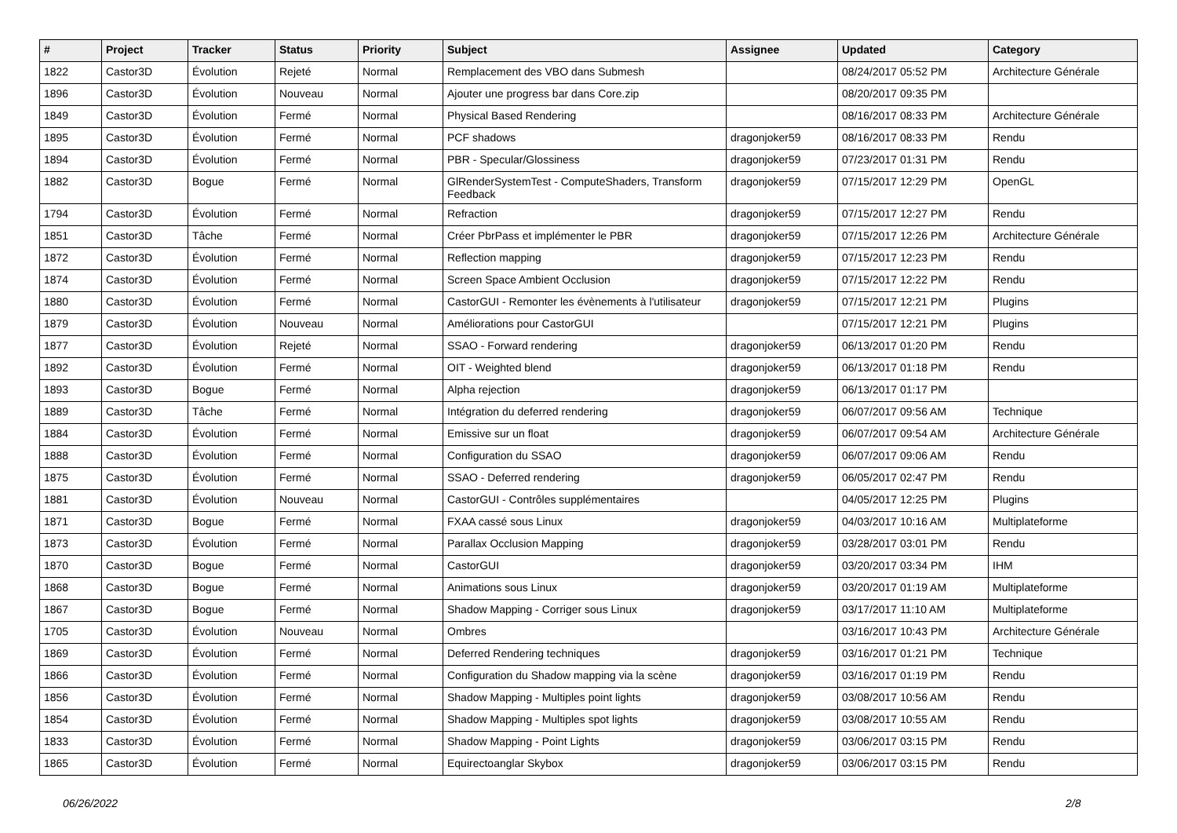| # | Project | Tracker | Status | Priority | Subject | Assignee | Updated | Category |
| --- | --- | --- | --- | --- | --- | --- | --- | --- |
| 1822 | Castor3D | Évolution | Rejeté | Normal | Remplacement des VBO dans Submesh | | 08/24/2017 05:52 PM | Architecture Générale |
| 1896 | Castor3D | Évolution | Nouveau | Normal | Ajouter une progress bar dans Core.zip | | 08/20/2017 09:35 PM | |
| 1849 | Castor3D | Évolution | Fermé | Normal | Physical Based Rendering | | 08/16/2017 08:33 PM | Architecture Générale |
| 1895 | Castor3D | Évolution | Fermé | Normal | PCF shadows | dragonjoker59 | 08/16/2017 08:33 PM | Rendu |
| 1894 | Castor3D | Évolution | Fermé | Normal | PBR - Specular/Glossiness | dragonjoker59 | 07/23/2017 01:31 PM | Rendu |
| 1882 | Castor3D | Bogue | Fermé | Normal | GlRenderSystemTest - ComputeShaders, Transform Feedback | dragonjoker59 | 07/15/2017 12:29 PM | OpenGL |
| 1794 | Castor3D | Évolution | Fermé | Normal | Refraction | dragonjoker59 | 07/15/2017 12:27 PM | Rendu |
| 1851 | Castor3D | Tâche | Fermé | Normal | Créer PbrPass et implémenter le PBR | dragonjoker59 | 07/15/2017 12:26 PM | Architecture Générale |
| 1872 | Castor3D | Évolution | Fermé | Normal | Reflection mapping | dragonjoker59 | 07/15/2017 12:23 PM | Rendu |
| 1874 | Castor3D | Évolution | Fermé | Normal | Screen Space Ambient Occlusion | dragonjoker59 | 07/15/2017 12:22 PM | Rendu |
| 1880 | Castor3D | Évolution | Fermé | Normal | CastorGUI - Remonter les évènements à l'utilisateur | dragonjoker59 | 07/15/2017 12:21 PM | Plugins |
| 1879 | Castor3D | Évolution | Nouveau | Normal | Améliorations pour CastorGUI | | 07/15/2017 12:21 PM | Plugins |
| 1877 | Castor3D | Évolution | Rejeté | Normal | SSAO - Forward rendering | dragonjoker59 | 06/13/2017 01:20 PM | Rendu |
| 1892 | Castor3D | Évolution | Fermé | Normal | OIT - Weighted blend | dragonjoker59 | 06/13/2017 01:18 PM | Rendu |
| 1893 | Castor3D | Bogue | Fermé | Normal | Alpha rejection | dragonjoker59 | 06/13/2017 01:17 PM | |
| 1889 | Castor3D | Tâche | Fermé | Normal | Intégration du deferred rendering | dragonjoker59 | 06/07/2017 09:56 AM | Technique |
| 1884 | Castor3D | Évolution | Fermé | Normal | Emissive sur un float | dragonjoker59 | 06/07/2017 09:54 AM | Architecture Générale |
| 1888 | Castor3D | Évolution | Fermé | Normal | Configuration du SSAO | dragonjoker59 | 06/07/2017 09:06 AM | Rendu |
| 1875 | Castor3D | Évolution | Fermé | Normal | SSAO - Deferred rendering | dragonjoker59 | 06/05/2017 02:47 PM | Rendu |
| 1881 | Castor3D | Évolution | Nouveau | Normal | CastorGUI - Contrôles supplémentaires | | 04/05/2017 12:25 PM | Plugins |
| 1871 | Castor3D | Bogue | Fermé | Normal | FXAA cassé sous Linux | dragonjoker59 | 04/03/2017 10:16 AM | Multiplateforme |
| 1873 | Castor3D | Évolution | Fermé | Normal | Parallax Occlusion Mapping | dragonjoker59 | 03/28/2017 03:01 PM | Rendu |
| 1870 | Castor3D | Bogue | Fermé | Normal | CastorGUI | dragonjoker59 | 03/20/2017 03:34 PM | IHM |
| 1868 | Castor3D | Bogue | Fermé | Normal | Animations sous Linux | dragonjoker59 | 03/20/2017 01:19 AM | Multiplateforme |
| 1867 | Castor3D | Bogue | Fermé | Normal | Shadow Mapping - Corriger sous Linux | dragonjoker59 | 03/17/2017 11:10 AM | Multiplateforme |
| 1705 | Castor3D | Évolution | Nouveau | Normal | Ombres | | 03/16/2017 10:43 PM | Architecture Générale |
| 1869 | Castor3D | Évolution | Fermé | Normal | Deferred Rendering techniques | dragonjoker59 | 03/16/2017 01:21 PM | Technique |
| 1866 | Castor3D | Évolution | Fermé | Normal | Configuration du Shadow mapping via la scène | dragonjoker59 | 03/16/2017 01:19 PM | Rendu |
| 1856 | Castor3D | Évolution | Fermé | Normal | Shadow Mapping - Multiples point lights | dragonjoker59 | 03/08/2017 10:56 AM | Rendu |
| 1854 | Castor3D | Évolution | Fermé | Normal | Shadow Mapping - Multiples spot lights | dragonjoker59 | 03/08/2017 10:55 AM | Rendu |
| 1833 | Castor3D | Évolution | Fermé | Normal | Shadow Mapping - Point Lights | dragonjoker59 | 03/06/2017 03:15 PM | Rendu |
| 1865 | Castor3D | Évolution | Fermé | Normal | Equirectoanglar Skybox | dragonjoker59 | 03/06/2017 03:15 PM | Rendu |
06/26/2022 2/8